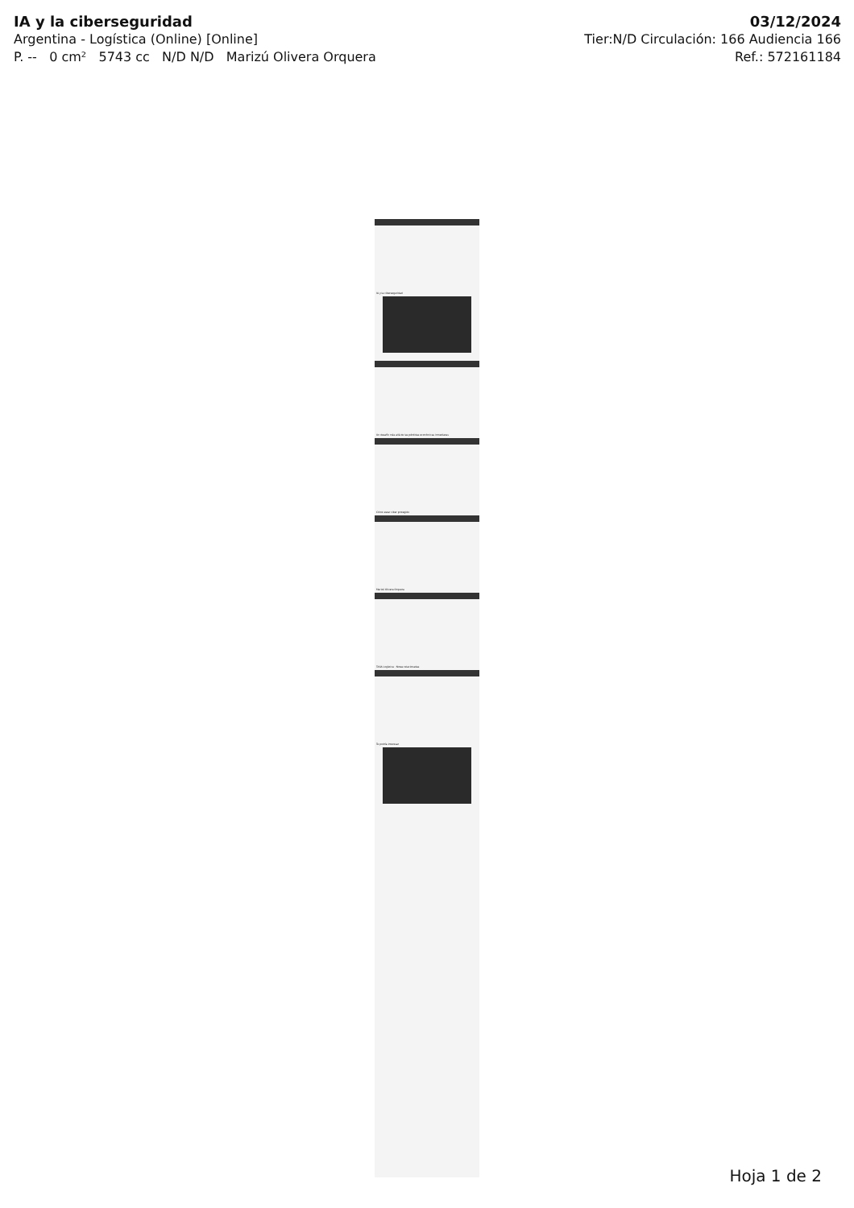IA y la ciberseguridad
Argentina - Logística (Online) [Online]
P. -- 0 cm² 5743 cc N/D N/D Marizú Olivera Orquera
03/12/2024
Tier:N/D Circulación: 166 Audiencia 166
Ref.: 572161184
IA y la ciberseguridad
Un desafío más allá de las pérdidas económicas inmediatas
Cómo estar ciber protegido
Marizú Olivera Orquera
TASA Logística · Notas relacionadas
Te podría interesar
Hoja 1 de 2